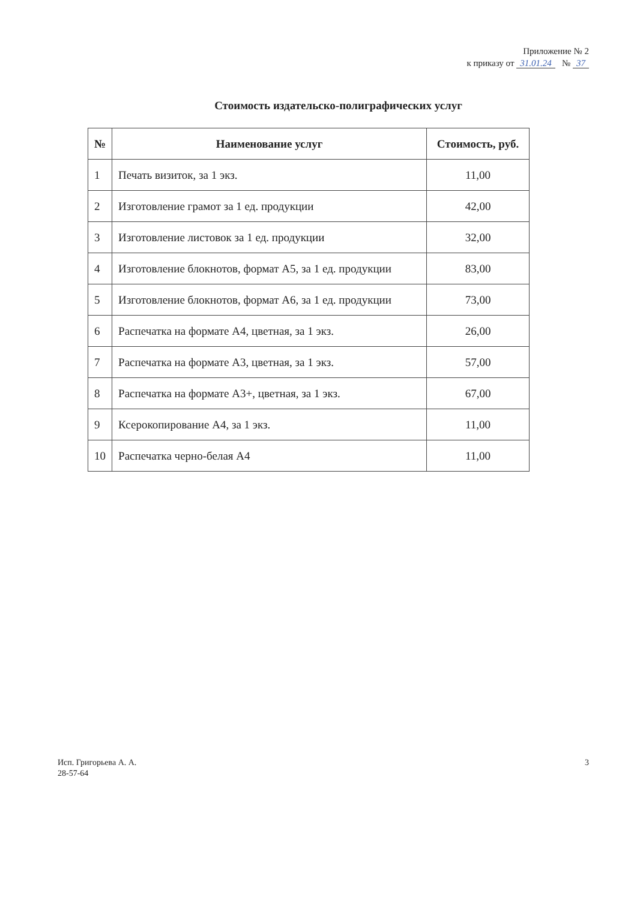Приложение № 2
к приказу от 31.01.24 № 37
Стоимость издательско-полиграфических услуг
| № | Наименование услуг | Стоимость, руб. |
| --- | --- | --- |
| 1 | Печать визиток, за 1 экз. | 11,00 |
| 2 | Изготовление грамот за 1 ед. продукции | 42,00 |
| 3 | Изготовление листовок за 1 ед. продукции | 32,00 |
| 4 | Изготовление блокнотов, формат А5, за 1 ед. продукции | 83,00 |
| 5 | Изготовление блокнотов, формат А6, за 1 ед. продукции | 73,00 |
| 6 | Распечатка на формате А4, цветная, за 1 экз. | 26,00 |
| 7 | Распечатка на формате А3, цветная, за 1 экз. | 57,00 |
| 8 | Распечатка на формате А3+, цветная, за 1 экз. | 67,00 |
| 9 | Ксерокопирование А4, за 1 экз. | 11,00 |
| 10 | Распечатка черно-белая А4 | 11,00 |
Исп. Григорьева А. А.
28-57-64
3